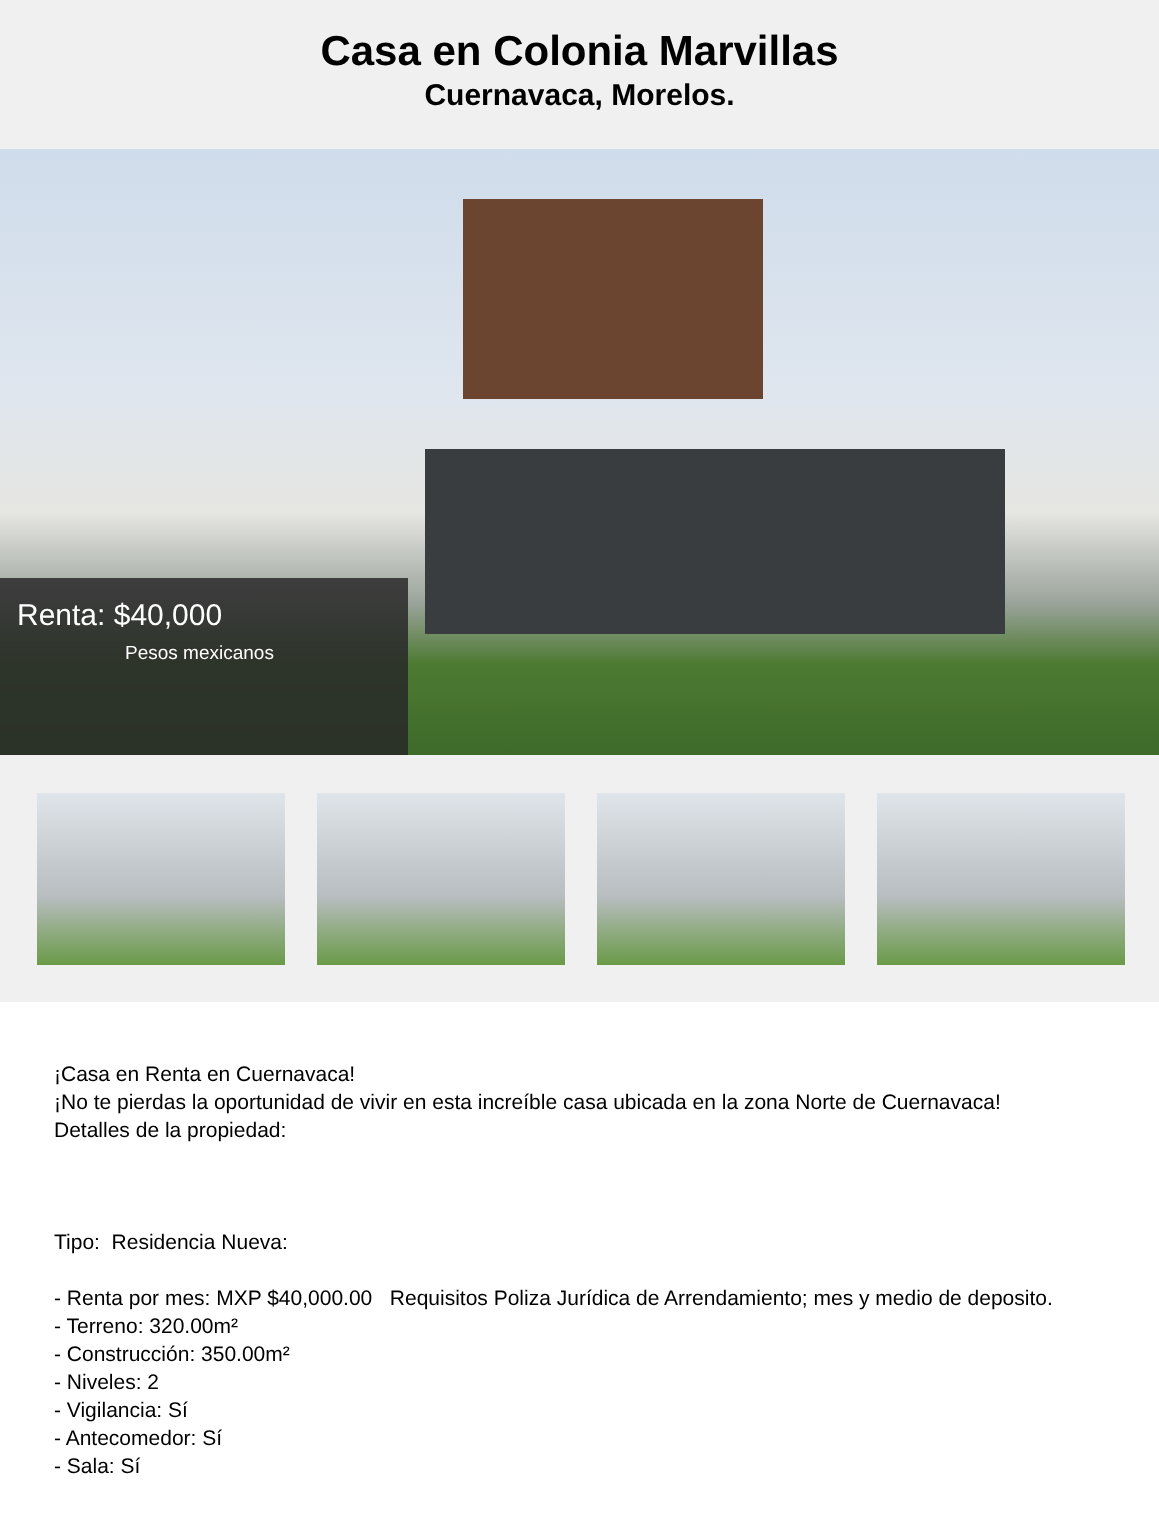Casa en Colonia Marvillas
Cuernavaca, Morelos.
Renta: $40,000
Pesos mexicanos
¡Casa en Renta en Cuernavaca!
¡No te pierdas la oportunidad de vivir en esta increíble casa ubicada en la zona Norte de Cuernavaca!
Detalles de la propiedad:
Tipo: Residencia Nueva:
- Renta por mes: MXP $40,000.00 Requisitos Poliza Jurídica de Arrendamiento; mes y medio de deposito.
- Terreno: 320.00m²
- Construcción: 350.00m²
- Niveles: 2
- Vigilancia: Sí
- Antecomedor: Sí
- Sala: Sí